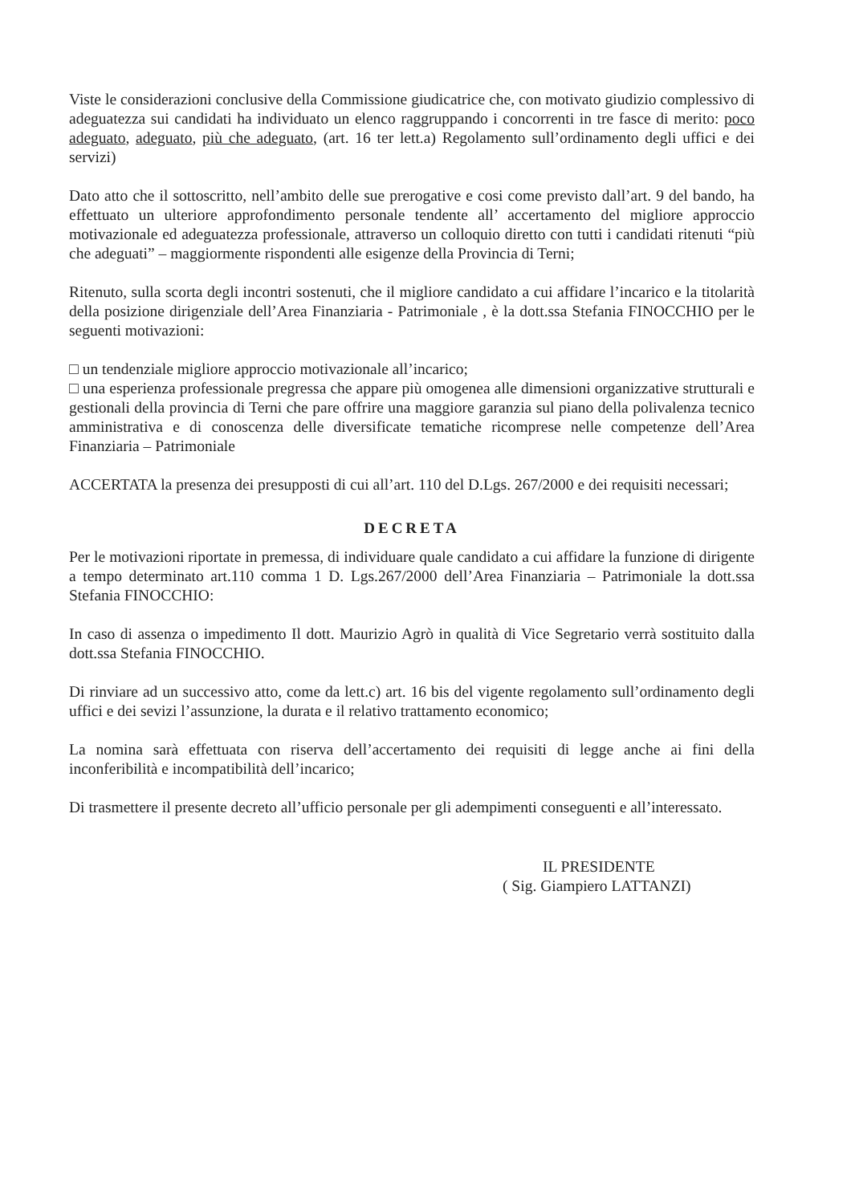Viste le considerazioni conclusive della Commissione giudicatrice che, con motivato giudizio complessivo di adeguatezza sui candidati ha individuato un elenco raggruppando i concorrenti in tre fasce di merito: poco adeguato, adeguato, più che adeguato, (art. 16 ter lett.a) Regolamento sull’ordinamento degli uffici e dei servizi)
Dato atto che il sottoscritto, nell’ambito delle sue prerogative e cosi come previsto dall’art. 9 del bando, ha effettuato un ulteriore approfondimento personale tendente all’ accertamento del migliore approccio motivazionale ed adeguatezza professionale, attraverso un colloquio diretto con tutti i candidati ritenuti “più che adeguati” – maggiormente rispondenti alle esigenze della Provincia di Terni;
Ritenuto, sulla scorta degli incontri sostenuti, che il migliore candidato a cui affidare l’incarico e la titolarità della posizione dirigenziale dell’Area Finanziaria - Patrimoniale , è la dott.ssa Stefania FINOCCHIO per le seguenti motivazioni:
□ un tendenziale migliore approccio motivazionale all’incarico;
□ una esperienza professionale pregressa che appare più omogenea alle dimensioni organizzative strutturali e gestionali della provincia di Terni che pare offrire una maggiore garanzia sul piano della polivalenza tecnico amministrativa e di conoscenza delle diversificate tematiche ricomprese nelle competenze dell’Area Finanziaria – Patrimoniale
ACCERTATA la presenza dei presupposti di cui all’art. 110 del D.Lgs. 267/2000 e dei requisiti necessari;
DECRETA
Per le motivazioni riportate in premessa, di individuare quale candidato a cui affidare la funzione di dirigente a tempo determinato art.110 comma 1 D. Lgs.267/2000 dell’Area Finanziaria – Patrimoniale la dott.ssa Stefania FINOCCHIO:
In caso di assenza o impedimento Il dott. Maurizio Agrò in qualità di Vice Segretario verrà sostituito dalla dott.ssa Stefania FINOCCHIO.
Di rinviare ad un successivo atto, come da lett.c) art. 16 bis del vigente regolamento sull’ordinamento degli uffici e dei sevizi l’assunzione, la durata e il relativo trattamento economico;
La nomina sarà effettuata con riserva dell’accertamento dei requisiti di legge anche ai fini della inconferibilità e incompatibilità dell’incarico;
Di trasmettere il presente decreto all’ufficio personale per gli adempimenti conseguenti e all’interessato.
IL PRESIDENTE
( Sig. Giampiero LATTANZI)